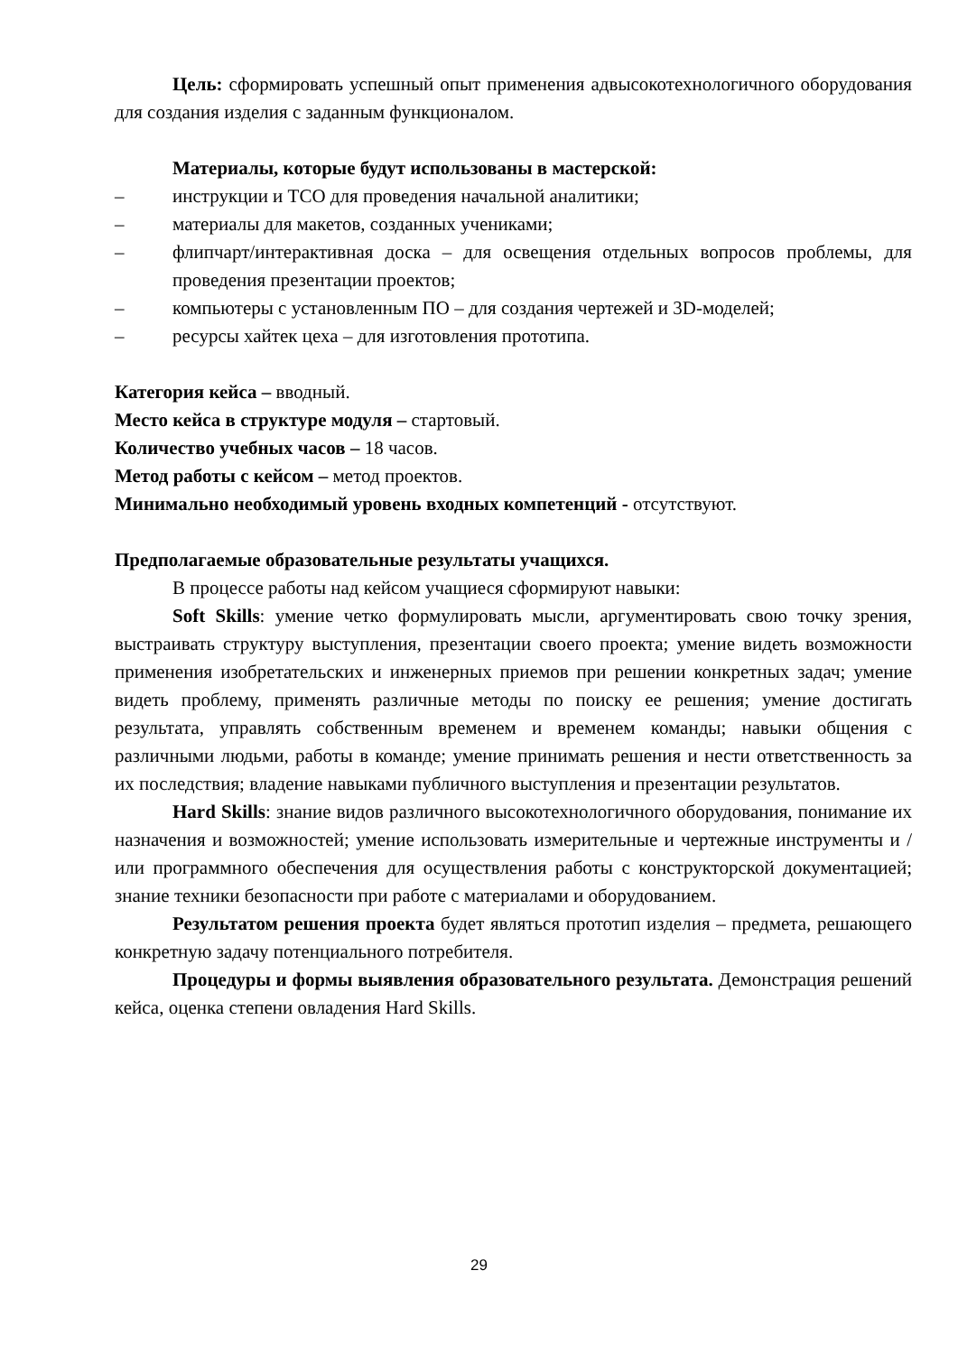Цель: сформировать успешный опыт применения адвысокотехнологичного оборудования для создания изделия с заданным функционалом.
Материалы, которые будут использованы в мастерской:
– инструкции и ТСО для проведения начальной аналитики;
– материалы для макетов, созданных учениками;
– флипчарт/интерактивная доска – для освещения отдельных вопросов проблемы, для проведения презентации проектов;
– компьютеры с установленным ПО – для создания чертежей и 3D-моделей;
– ресурсы хайтек цеха – для изготовления прототипа.
Категория кейса – вводный.
Место кейса в структуре модуля – стартовый.
Количество учебных часов – 18 часов.
Метод работы с кейсом – метод проектов.
Минимально необходимый уровень входных компетенций - отсутствуют.
Предполагаемые образовательные результаты учащихся.
В процессе работы над кейсом учащиеся сформируют навыки:
Soft Skills: умение четко формулировать мысли, аргументировать свою точку зрения, выстраивать структуру выступления, презентации своего проекта; умение видеть возможности применения изобретательских и инженерных приемов при решении конкретных задач; умение видеть проблему, применять различные методы по поиску ее решения; умение достигать результата, управлять собственным временем и временем команды; навыки общения с различными людьми, работы в команде; умение принимать решения и нести ответственность за их последствия; владение навыками публичного выступления и презентации результатов.
Hard Skills: знание видов различного высокотехнологичного оборудования, понимание их назначения и возможностей; умение использовать измерительные и чертежные инструменты и / или программного обеспечения для осуществления работы с конструкторской документацией; знание техники безопасности при работе с материалами и оборудованием.
Результатом решения проекта будет являться прототип изделия – предмета, решающего конкретную задачу потенциального потребителя.
Процедуры и формы выявления образовательного результата. Демонстрация решений кейса, оценка степени овладения Hard Skills.
29